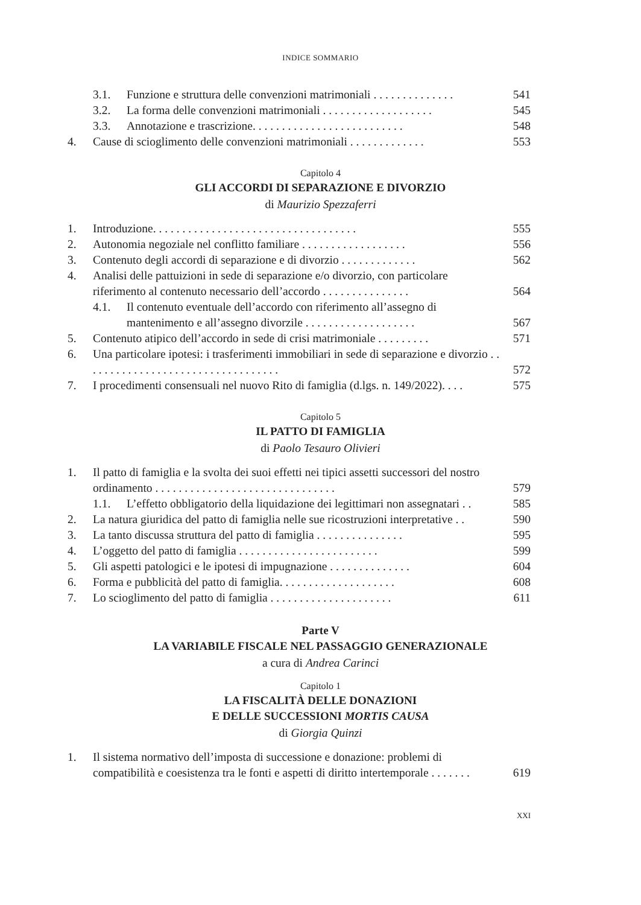INDICE SOMMARIO
3.1. Funzione e struttura delle convenzioni matrimoniali . . . . . . . . . . . . . . 541
3.2. La forma delle convenzioni matrimoniali . . . . . . . . . . . . . . . . . . . 545
3.3. Annotazione e trascrizione. . . . . . . . . . . . . . . . . . . . . . . . . . 548
4. Cause di scioglimento delle convenzioni matrimoniali . . . . . . . . . . . . . 553
Capitolo 4
GLI ACCORDI DI SEPARAZIONE E DIVORZIO
di Maurizio Spezzaferri
1. Introduzione. . . . . . . . . . . . . . . . . . . . . . . . . . . . . . . . . . . 555
2. Autonomia negoziale nel conflitto familiare . . . . . . . . . . . . . . . . . . 556
3. Contenuto degli accordi di separazione e di divorzio . . . . . . . . . . . . . 562
4. Analisi delle pattuizioni in sede di separazione e/o divorzio, con particolare riferimento al contenuto necessario dell’accordo . . . . . . . . . . . . . . . 564
4.1. Il contenuto eventuale dell’accordo con riferimento all’assegno di mantenimento e all’assegno divorzile . . . . . . . . . . . . . . . . . . . 567
5. Contenuto atipico dell’accordo in sede di crisi matrimoniale . . . . . . . . . 571
6. Una particolare ipotesi: i trasferimenti immobiliari in sede di separazione e divorzio . . . . . . . . . . . . . . . . . . . . . . . . . . . . . . . . . . 572
7. I procedimenti consensuali nel nuovo Rito di famiglia (d.lgs. n. 149/2022). . . . 575
Capitolo 5
IL PATTO DI FAMIGLIA
di Paolo Tesauro Olivieri
1. Il patto di famiglia e la svolta dei suoi effetti nei tipici assetti successori del nostro ordinamento . . . . . . . . . . . . . . . . . . . . . . . . . . . . . . . 579
1.1. L’effetto obbligatorio della liquidazione dei legittimari non assegnatari . . 585
2. La natura giuridica del patto di famiglia nelle sue ricostruzioni interpretative . . 590
3. La tanto discussa struttura del patto di famiglia . . . . . . . . . . . . . . . 595
4. L’oggetto del patto di famiglia . . . . . . . . . . . . . . . . . . . . . . . . 599
5. Gli aspetti patologici e le ipotesi di impugnazione . . . . . . . . . . . . . . 604
6. Forma e pubblicità del patto di famiglia. . . . . . . . . . . . . . . . . . . . 608
7. Lo scioglimento del patto di famiglia . . . . . . . . . . . . . . . . . . . . . 611
Parte V
LA VARIABILE FISCALE NEL PASSAGGIO GENERAZIONALE
a cura di Andrea Carinci
Capitolo 1
LA FISCALITÀ DELLE DONAZIONI
E DELLE SUCCESSIONI MORTIS CAUSA
di Giorgia Quinzi
1. Il sistema normativo dell’imposta di successione e donazione: problemi di compatibilità e coesistenza tra le fonti e aspetti di diritto intertemporale . . . . . . . 619
XXI